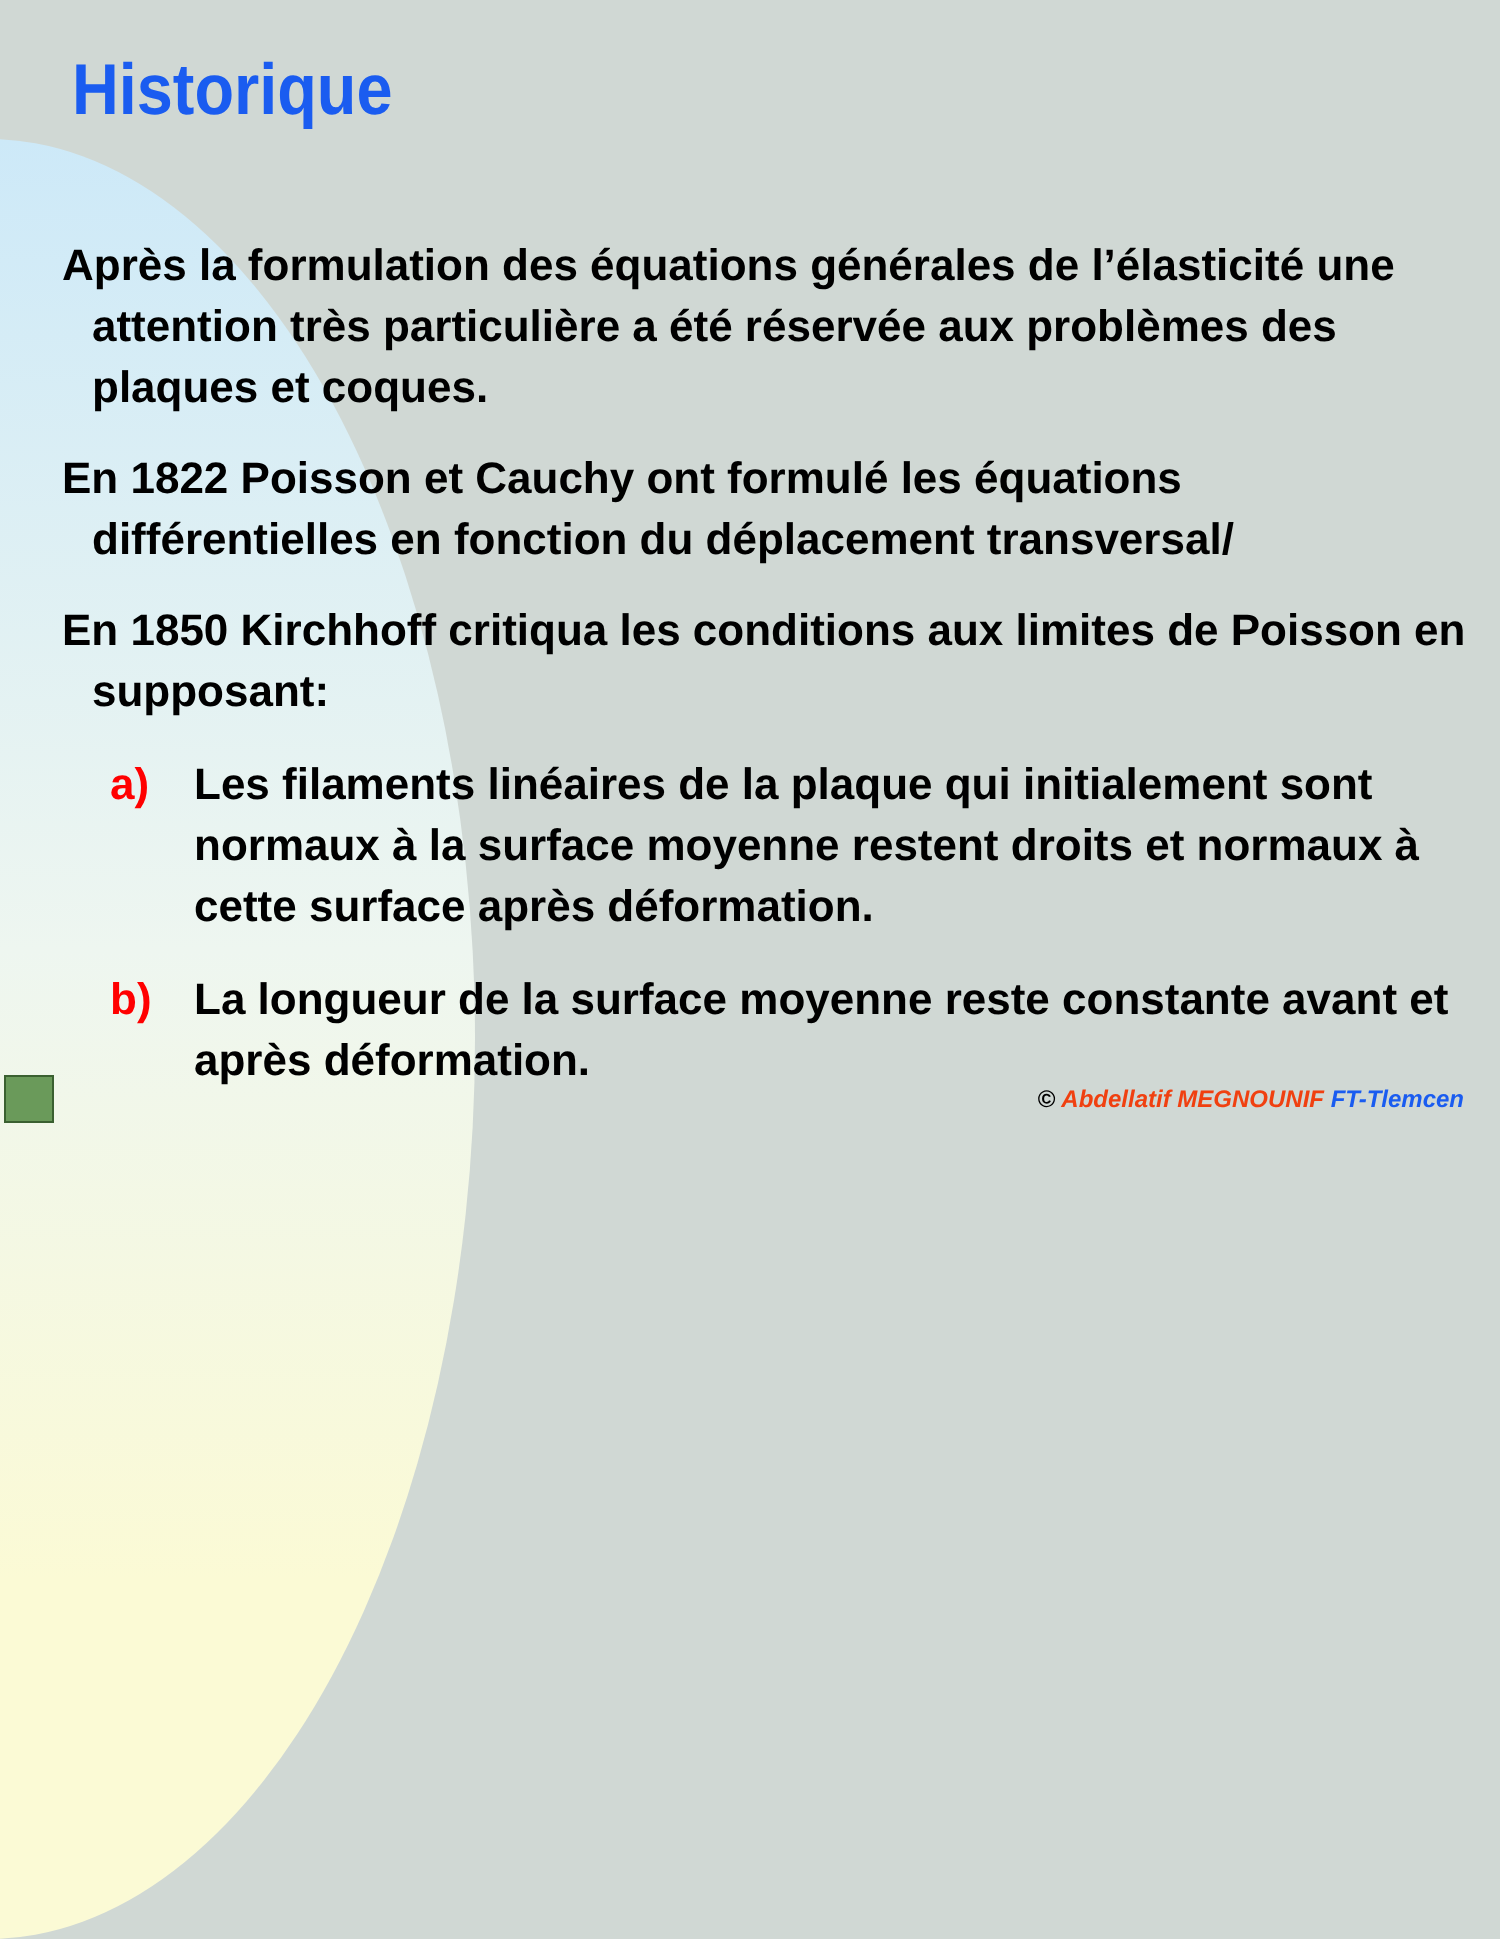Historique
Après la formulation des équations générales de l’élasticité une attention très particulière a été réservée aux problèmes des plaques et coques.
En 1822 Poisson et Cauchy ont formulé les équations différentielles en fonction du déplacement transversal/
En 1850 Kirchhoff critiqua les conditions aux limites de Poisson en supposant:
a) Les filaments linéaires de la plaque qui initialement sont normaux à la surface moyenne restent droits et normaux à cette surface après déformation.
b) La longueur de la surface moyenne reste constante avant et après déformation.
© Abdellatif MEGNOUNIF FT-Tlemcen